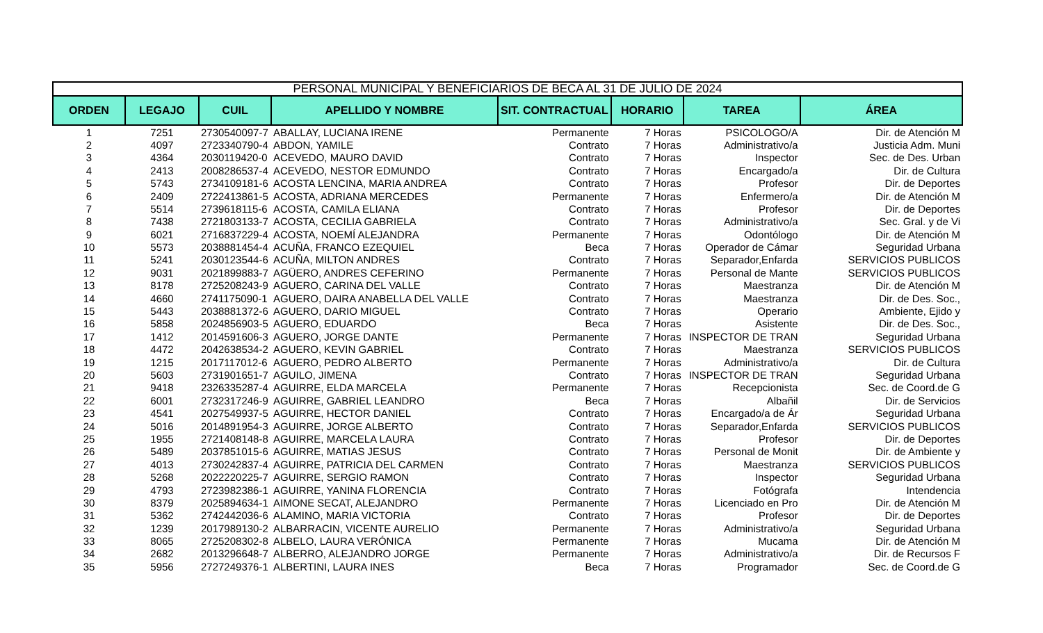| PERSONAL MUNICIPAL Y BENEFICIARIOS DE BECA AL 31 DE JULIO DE 2024 | | | | | | | |
| ORDEN | LEGAJO | CUIL | APELLIDO Y NOMBRE | SIT. CONTRACTUAL | HORARIO | TAREA | ÁREA |
| 1 | 7251 | 2730540097-7 | ABALLAY, LUCIANA IRENE | Permanente | 7 Horas | PSICOLOGO/A | Dir. de Atención M |
| 2 | 4097 | 2723340790-4 | ABDON, YAMILE | Contrato | 7 Horas | Administrativo/a | Justicia Adm. Muni |
| 3 | 4364 | 2030119420-0 | ACEVEDO, MAURO DAVID | Contrato | 7 Horas | Inspector | Sec. de Des. Urban |
| 4 | 2413 | 2008286537-4 | ACEVEDO, NESTOR EDMUNDO | Contrato | 7 Horas | Encargado/a | Dir. de Cultura |
| 5 | 5743 | 2734109181-6 | ACOSTA LENCINA, MARIA ANDREA | Contrato | 7 Horas | Profesor | Dir. de Deportes |
| 6 | 2409 | 2722413861-5 | ACOSTA, ADRIANA MERCEDES | Permanente | 7 Horas | Enfermero/a | Dir. de Atención M |
| 7 | 5514 | 2739618115-6 | ACOSTA, CAMILA ELIANA | Contrato | 7 Horas | Profesor | Dir. de Deportes |
| 8 | 7438 | 2721803133-7 | ACOSTA, CECILIA GABRIELA | Contrato | 7 Horas | Administrativo/a | Sec. Gral. y de Vi |
| 9 | 6021 | 2716837229-4 | ACOSTA, NOEMÍ ALEJANDRA | Permanente | 7 Horas | Odontólogo | Dir. de Atención M |
| 10 | 5573 | 2038881454-4 | ACUÑA, FRANCO EZEQUIEL | Beca | 7 Horas | Operador de Cámar | Seguridad Urbana |
| 11 | 5241 | 2030123544-6 | ACUÑA, MILTON ANDRES | Contrato | 7 Horas | Separador,Enfarda | SERVICIOS PUBLICOS |
| 12 | 9031 | 2021899883-7 | AGÜERO, ANDRES CEFERINO | Permanente | 7 Horas | Personal de Mante | SERVICIOS PUBLICOS |
| 13 | 8178 | 2725208243-9 | AGUERO, CARINA DEL VALLE | Contrato | 7 Horas | Maestranza | Dir. de Atención M |
| 14 | 4660 | 2741175090-1 | AGUERO, DAIRA ANABELLA DEL VALLE | Contrato | 7 Horas | Maestranza | Dir. de Des. Soc., |
| 15 | 5443 | 2038881372-6 | AGUERO, DARIO MIGUEL | Contrato | 7 Horas | Operario | Ambiente, Ejido y |
| 16 | 5858 | 2024856903-5 | AGUERO, EDUARDO | Beca | 7 Horas | Asistente | Dir. de Des. Soc., |
| 17 | 1412 | 2014591606-3 | AGUERO, JORGE DANTE | Permanente | 7 Horas | INSPECTOR DE TRAN | Seguridad Urbana |
| 18 | 4472 | 2042638534-2 | AGUERO, KEVIN GABRIEL | Contrato | 7 Horas | Maestranza | SERVICIOS PUBLICOS |
| 19 | 1215 | 2017117012-6 | AGUERO, PEDRO ALBERTO | Permanente | 7 Horas | Administrativo/a | Dir. de Cultura |
| 20 | 5603 | 2731901651-7 | AGUILO, JIMENA | Contrato | 7 Horas | INSPECTOR DE TRAN | Seguridad Urbana |
| 21 | 9418 | 2326335287-4 | AGUIRRE, ELDA MARCELA | Permanente | 7 Horas | Recepcionista | Sec. de Coord.de G |
| 22 | 6001 | 2732317246-9 | AGUIRRE, GABRIEL LEANDRO | Beca | 7 Horas | Albañil | Dir. de Servicios |
| 23 | 4541 | 2027549937-5 | AGUIRRE, HECTOR DANIEL | Contrato | 7 Horas | Encargado/a de Ár | Seguridad Urbana |
| 24 | 5016 | 2014891954-3 | AGUIRRE, JORGE ALBERTO | Contrato | 7 Horas | Separador,Enfarda | SERVICIOS PUBLICOS |
| 25 | 1955 | 2721408148-8 | AGUIRRE, MARCELA LAURA | Contrato | 7 Horas | Profesor | Dir. de Deportes |
| 26 | 5489 | 2037851015-6 | AGUIRRE, MATIAS JESUS | Contrato | 7 Horas | Personal de Monit | Dir. de Ambiente y |
| 27 | 4013 | 2730242837-4 | AGUIRRE, PATRICIA DEL CARMEN | Contrato | 7 Horas | Maestranza | SERVICIOS PUBLICOS |
| 28 | 5268 | 2022220225-7 | AGUIRRE, SERGIO RAMON | Contrato | 7 Horas | Inspector | Seguridad Urbana |
| 29 | 4793 | 2723982386-1 | AGUIRRE, YANINA FLORENCIA | Contrato | 7 Horas | Fotógrafa | Intendencia |
| 30 | 8379 | 2025894634-1 | AIMONE SECAT, ALEJANDRO | Permanente | 7 Horas | Licenciado en Pro | Dir. de Atención M |
| 31 | 5362 | 2742442036-6 | ALAMINO, MARIA VICTORIA | Contrato | 7 Horas | Profesor | Dir. de Deportes |
| 32 | 1239 | 2017989130-2 | ALBARRACIN, VICENTE AURELIO | Permanente | 7 Horas | Administrativo/a | Seguridad Urbana |
| 33 | 8065 | 2725208302-8 | ALBELO, LAURA VERÓNICA | Permanente | 7 Horas | Mucama | Dir. de Atención M |
| 34 | 2682 | 2013296648-7 | ALBERRO, ALEJANDRO JORGE | Permanente | 7 Horas | Administrativo/a | Dir. de Recursos F |
| 35 | 5956 | 2727249376-1 | ALBERTINI, LAURA INES | Beca | 7 Horas | Programador | Sec. de Coord.de G |